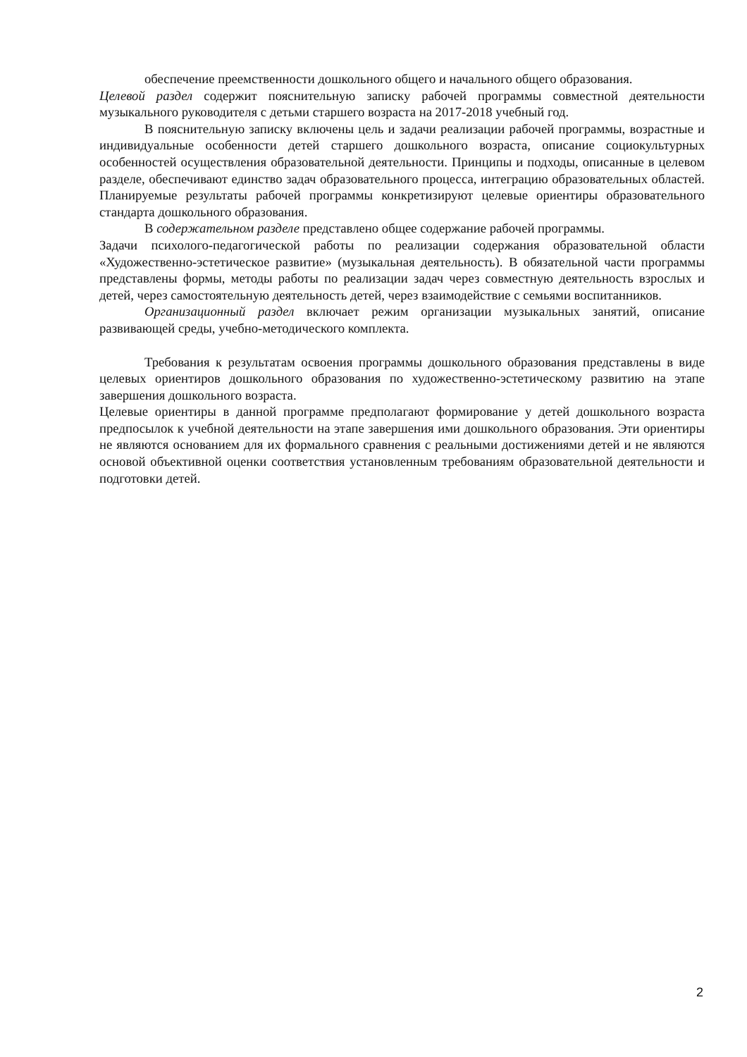обеспечение преемственности дошкольного общего и начального общего образования.
Целевой раздел содержит пояснительную записку рабочей программы совместной деятельности музыкального руководителя с детьми старшего возраста на 2017-2018 учебный год.
В пояснительную записку включены цель и задачи реализации рабочей программы, возрастные и индивидуальные особенности детей старшего дошкольного возраста, описание социокультурных особенностей осуществления образовательной деятельности. Принципы и подходы, описанные в целевом разделе, обеспечивают единство задач образовательного процесса, интеграцию образовательных областей. Планируемые результаты рабочей программы конкретизируют целевые ориентиры образовательного стандарта дошкольного образования.
В содержательном разделе представлено общее содержание рабочей программы.
Задачи психолого-педагогической работы по реализации содержания образовательной области «Художественно-эстетическое развитие» (музыкальная деятельность). В обязательной части программы представлены формы, методы работы по реализации задач через совместную деятельность взрослых и детей, через самостоятельную деятельность детей, через взаимодействие с семьями воспитанников.
Организационный раздел включает режим организации музыкальных занятий, описание развивающей среды, учебно-методического комплекта.
Требования к результатам освоения программы дошкольного образования представлены в виде целевых ориентиров дошкольного образования по художественно-эстетическому развитию на этапе завершения дошкольного возраста.
Целевые ориентиры в данной программе предполагают формирование у детей дошкольного возраста предпосылок к учебной деятельности на этапе завершения ими дошкольного образования. Эти ориентиры не являются основанием для их формального сравнения с реальными достижениями детей и не являются основой объективной оценки соответствия установленным требованиям образовательной деятельности и подготовки детей.
2